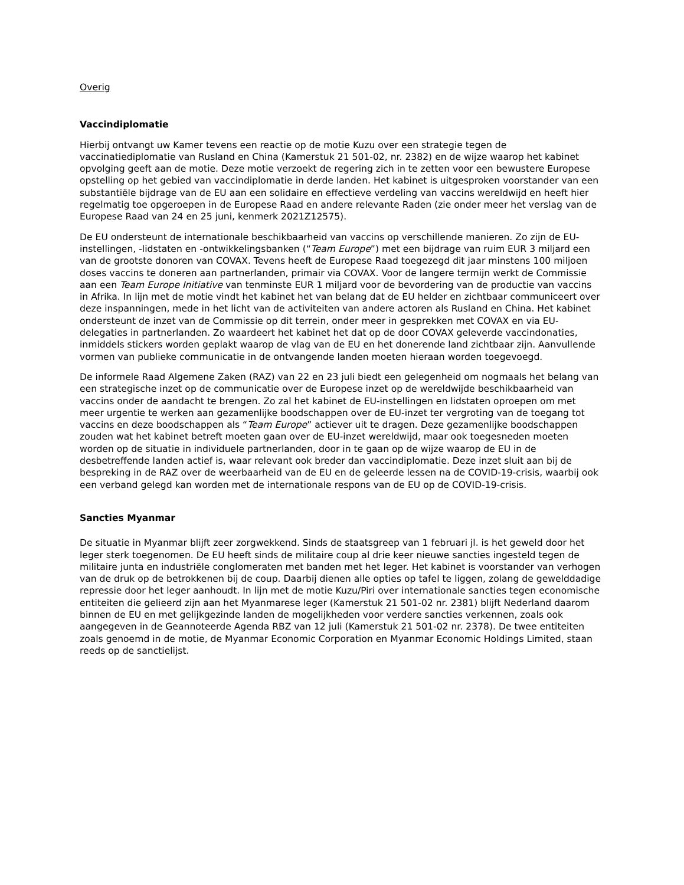Overig
Vaccindiplomatie
Hierbij ontvangt uw Kamer tevens een reactie op de motie Kuzu over een strategie tegen de vaccinatiediplomatie van Rusland en China (Kamerstuk 21 501-02, nr. 2382) en de wijze waarop het kabinet opvolging geeft aan de motie. Deze motie verzoekt de regering zich in te zetten voor een bewustere Europese opstelling op het gebied van vaccindiplomatie in derde landen. Het kabinet is uitgesproken voorstander van een substantiële bijdrage van de EU aan een solidaire en effectieve verdeling van vaccins wereldwijd en heeft hier regelmatig toe opgeroepen in de Europese Raad en andere relevante Raden (zie onder meer het verslag van de Europese Raad van 24 en 25 juni, kenmerk 2021Z12575).
De EU ondersteunt de internationale beschikbaarheid van vaccins op verschillende manieren. Zo zijn de EU-instellingen, -lidstaten en -ontwikkelingsbanken (“Team Europe”) met een bijdrage van ruim EUR 3 miljard een van de grootste donoren van COVAX. Tevens heeft de Europese Raad toegezegd dit jaar minstens 100 miljoen doses vaccins te doneren aan partnerlanden, primair via COVAX. Voor de langere termijn werkt de Commissie aan een Team Europe Initiative van tenminste EUR 1 miljard voor de bevordering van de productie van vaccins in Afrika. In lijn met de motie vindt het kabinet het van belang dat de EU helder en zichtbaar communiceert over deze inspanningen, mede in het licht van de activiteiten van andere actoren als Rusland en China. Het kabinet ondersteunt de inzet van de Commissie op dit terrein, onder meer in gesprekken met COVAX en via EU-delegaties in partnerlanden. Zo waardeert het kabinet het dat op de door COVAX geleverde vaccindonaties, inmiddels stickers worden geplakt waarop de vlag van de EU en het donerende land zichtbaar zijn. Aanvullende vormen van publieke communicatie in de ontvangende landen moeten hieraan worden toegevoegd.
De informele Raad Algemene Zaken (RAZ) van 22 en 23 juli biedt een gelegenheid om nogmaals het belang van een strategische inzet op de communicatie over de Europese inzet op de wereldwijde beschikbaarheid van vaccins onder de aandacht te brengen. Zo zal het kabinet de EU-instellingen en lidstaten oproepen om met meer urgentie te werken aan gezamenlijke boodschappen over de EU-inzet ter vergroting van de toegang tot vaccins en deze boodschappen als “Team Europe” actiever uit te dragen. Deze gezamenlijke boodschappen zouden wat het kabinet betreft moeten gaan over de EU-inzet wereldwijd, maar ook toegesneden moeten worden op de situatie in individuele partnerlanden, door in te gaan op de wijze waarop de EU in de desbetreffende landen actief is, waar relevant ook breder dan vaccindiplomatie. Deze inzet sluit aan bij de bespreking in de RAZ over de weerbaarheid van de EU en de geleerde lessen na de COVID-19-crisis, waarbij ook een verband gelegd kan worden met de internationale respons van de EU op de COVID-19-crisis.
Sancties Myanmar
De situatie in Myanmar blijft zeer zorgwekkend. Sinds de staatsgreep van 1 februari jl. is het geweld door het leger sterk toegenomen. De EU heeft sinds de militaire coup al drie keer nieuwe sancties ingesteld tegen de militaire junta en industriële conglomeraten met banden met het leger. Het kabinet is voorstander van verhogen van de druk op de betrokkenen bij de coup. Daarbij dienen alle opties op tafel te liggen, zolang de gewelddadige repressie door het leger aanhoudt. In lijn met de motie Kuzu/Piri over internationale sancties tegen economische entiteiten die gelieerd zijn aan het Myanmarese leger (Kamerstuk 21 501-02 nr. 2381) blijft Nederland daarom binnen de EU en met gelijkgezinde landen de mogelijkheden voor verdere sancties verkennen, zoals ook aangegeven in de Geannoteerde Agenda RBZ van 12 juli (Kamerstuk 21 501-02 nr. 2378). De twee entiteiten zoals genoemd in de motie, de Myanmar Economic Corporation en Myanmar Economic Holdings Limited, staan reeds op de sanctielijst.